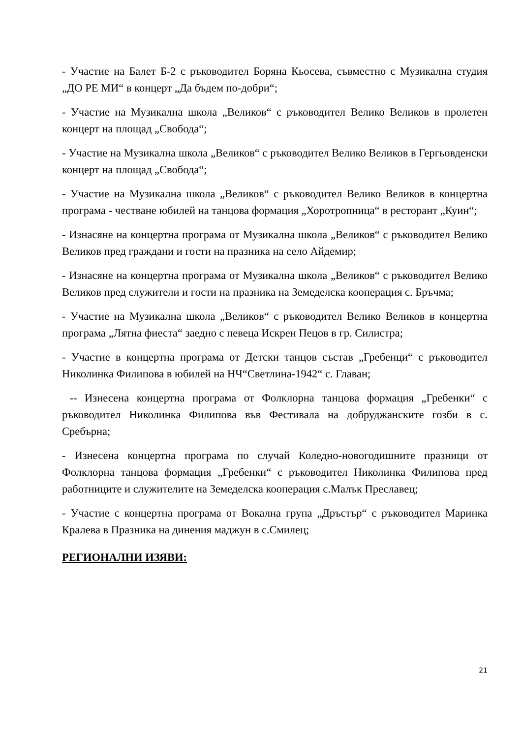- Участие на Балет Б-2 с ръководител Боряна Кьосева, съвместно с Музикална студия „ДО РЕ МИ“ в концерт „Да бъдем по-добри“;
- Участие на Музикална школа „Великов“ с ръководител Велико Великов в пролетен концерт на площад „Свобода“;
- Участие на Музикална школа „Великов“ с ръководител Велико Великов в Гергьовденски концерт на площад „Свобода“;
- Участие на Музикална школа „Великов“ с ръководител Велико Великов в концертна програма - честване юбилей на танцова формация „Хоротропница“ в ресторант „Куин“;
- Изнасяне на концертна програма от Музикална школа „Великов“ с ръководител Велико Великов пред граждани и гости на празника на село Айдемир;
- Изнасяне на концертна програма от Музикална школа „Великов“ с ръководител Велико Великов пред служители и гости на празника на Земеделска кооперация с. Бръчма;
- Участие на Музикална школа „Великов“ с ръководител Велико Великов в концертна програма „Лятна фиеста“ заедно с певеца Искрен Пецов в гр. Силистра;
- Участие в концертна програма от Детски танцов състав „Гребенци“ с ръководител Николинка Филипова в юбилей на НЧ“Светлина-1942“ с. Главан;
-- Изнесена концертна програма от Фолклорна танцова формация „Гребенки“ с ръководител Николинка Филипова във Фестивала на добруджанските гозби в с. Сребърна;
- Изнесена концертна програма по случай Коледно-новогодишните празници от Фолклорна танцова формация „Гребенки“ с ръководител Николинка Филипова пред работниците и служителите на Земеделска кооперация с.Малък Преславец;
- Участие с концертна програма от Вокална група „Дръстър“ с ръководител Маринка Кралева в Празника на динения маджун в с.Смилец;
РЕГИОНАЛНИ ИЗЯВИ:
21